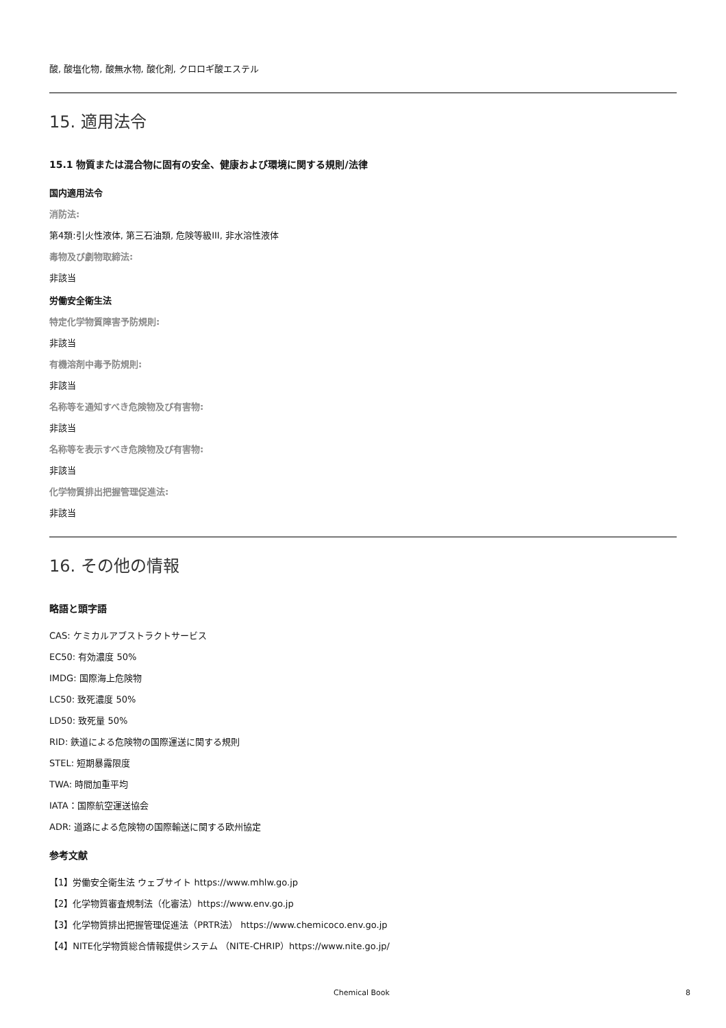酸, 酸塩化物, 酸無水物, 酸化剤, クロロギ酸エステル
15. 適用法令
15.1 物質または混合物に固有の安全、健康および環境に関する規則/法律
国内適用法令
消防法:
第4類:引火性液体, 第三石油類, 危険等級III, 非水溶性液体
毒物及び劇物取締法:
非該当
労働安全衛生法
特定化学物質障害予防規則:
非該当
有機溶剤中毒予防規則:
非該当
名称等を通知すべき危険物及び有害物:
非該当
名称等を表示すべき危険物及び有害物:
非該当
化学物質排出把握管理促進法:
非該当
16. その他の情報
略語と頭字語
CAS: ケミカルアブストラクトサービス
EC50: 有効濃度 50%
IMDG: 国際海上危険物
LC50: 致死濃度 50%
LD50: 致死量 50%
RID: 鉄道による危険物の国際運送に関する規則
STEL: 短期暴露限度
TWA: 時間加重平均
IATA：国際航空運送協会
ADR: 道路による危険物の国際輸送に関する欧州協定
参考文献
【1】労働安全衛生法 ウェブサイト https://www.mhlw.go.jp
【2】化学物質審査規制法（化審法）https://www.env.go.jp
【3】化学物質排出把握管理促進法（PRTR法） https://www.chemicoco.env.go.jp
【4】NITE化学物質総合情報提供システム （NITE-CHRIP）https://www.nite.go.jp/
Chemical Book 8